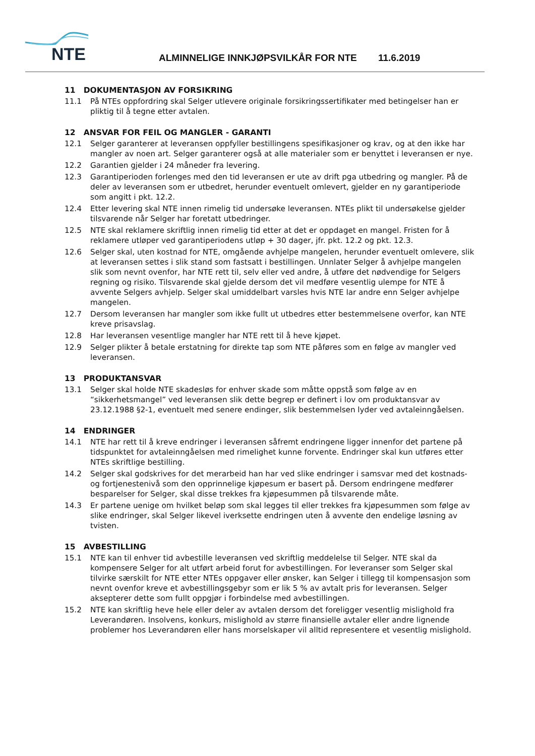NTE
ALMINNELIGE INNKJØPSVILKÅR FOR NTE 11.6.2019
11 DOKUMENTASJON AV FORSIKRING
11.1 På NTEs oppfordring skal Selger utlevere originale forsikringssertifikater med betingelser han er pliktig til å tegne etter avtalen.
12 ANSVAR FOR FEIL OG MANGLER - GARANTI
12.1 Selger garanterer at leveransen oppfyller bestillingens spesifikasjoner og krav, og at den ikke har mangler av noen art. Selger garanterer også at alle materialer som er benyttet i leveransen er nye.
12.2 Garantien gjelder i 24 måneder fra levering.
12.3 Garantiperioden forlenges med den tid leveransen er ute av drift pga utbedring og mangler. På de deler av leveransen som er utbedret, herunder eventuelt omlevert, gjelder en ny garantiperiode som angitt i pkt. 12.2.
12.4 Etter levering skal NTE innen rimelig tid undersøke leveransen. NTEs plikt til undersøkelse gjelder tilsvarende når Selger har foretatt utbedringer.
12.5 NTE skal reklamere skriftlig innen rimelig tid etter at det er oppdaget en mangel. Fristen for å reklamere utløper ved garantiperiodens utløp + 30 dager, jfr. pkt. 12.2 og pkt. 12.3.
12.6 Selger skal, uten kostnad for NTE, omgående avhjelpe mangelen, herunder eventuelt omlevere, slik at leveransen settes i slik stand som fastsatt i bestillingen. Unnlater Selger å avhjelpe mangelen slik som nevnt ovenfor, har NTE rett til, selv eller ved andre, å utføre det nødvendige for Selgers regning og risiko. Tilsvarende skal gjelde dersom det vil medføre vesentlig ulempe for NTE å avvente Selgers avhjelp. Selger skal umiddelbart varsles hvis NTE lar andre enn Selger avhjelpe mangelen.
12.7 Dersom leveransen har mangler som ikke fullt ut utbedres etter bestemmelsene overfor, kan NTE kreve prisavslag.
12.8 Har leveransen vesentlige mangler har NTE rett til å heve kjøpet.
12.9 Selger plikter å betale erstatning for direkte tap som NTE påføres som en følge av mangler ved leveransen.
13 PRODUKTANSVAR
13.1 Selger skal holde NTE skadesløs for enhver skade som måtte oppstå som følge av en “sikkerhetsmangel” ved leveransen slik dette begrep er definert i lov om produktansvar av 23.12.1988 §2-1, eventuelt med senere endinger, slik bestemmelsen lyder ved avtaleinngåelsen.
14 ENDRINGER
14.1 NTE har rett til å kreve endringer i leveransen såfremt endringene ligger innenfor det partene på tidspunktet for avtaleinngåelsen med rimelighet kunne forvente. Endringer skal kun utføres etter NTEs skriftlige bestilling.
14.2 Selger skal godskrives for det merarbeid han har ved slike endringer i samsvar med det kostnads- og fortjenestenivå som den opprinnelige kjøpesum er basert på. Dersom endringene medfører besparelser for Selger, skal disse trekkes fra kjøpesummen på tilsvarende måte.
14.3 Er partene uenige om hvilket beløp som skal legges til eller trekkes fra kjøpesummen som følge av slike endringer, skal Selger likevel iverksette endringen uten å avvente den endelige løsning av tvisten.
15 AVBESTILLING
15.1 NTE kan til enhver tid avbestille leveransen ved skriftlig meddelelse til Selger. NTE skal da kompensere Selger for alt utført arbeid forut for avbestillingen. For leveranser som Selger skal tilvirke særskilt for NTE etter NTEs oppgaver eller ønsker, kan Selger i tillegg til kompensasjon som nevnt ovenfor kreve et avbestillingsgebyr som er lik 5 % av avtalt pris for leveransen. Selger aksepterer dette som fullt oppgjør i forbindelse med avbestillingen.
15.2 NTE kan skriftlig heve hele eller deler av avtalen dersom det foreligger vesentlig mislighold fra Leverandøren. Insolvens, konkurs, mislighold av større finansielle avtaler eller andre lignende problemer hos Leverandøren eller hans morselskaper vil alltid representere et vesentlig mislighold.